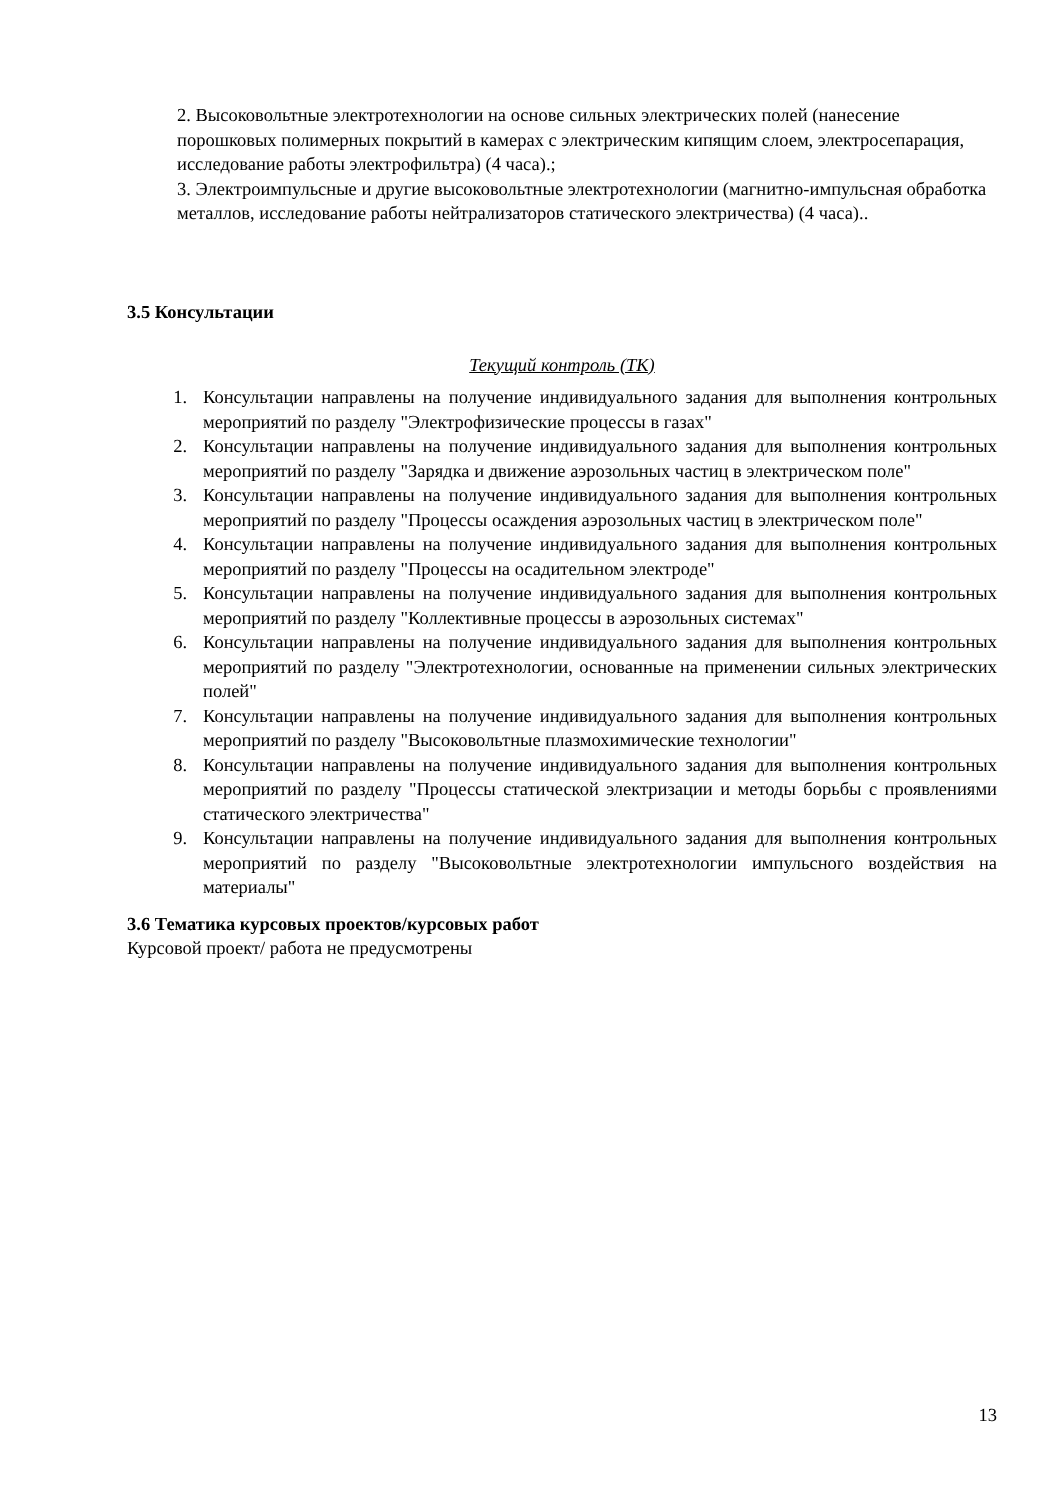2. Высоковольтные электротехнологии на основе сильных электрических полей (нанесение порошковых полимерных покрытий в камерах с электрическим кипящим слоем, электросепарация, исследование работы электрофильтра) (4 часа).;
3. Электроимпульсные и другие высоковольтные электротехнологии (магнитно-импульсная обработка металлов, исследование работы нейтрализаторов статического электричества) (4 часа)..
3.5 Консультации
Текущий контроль (ТК)
1. Консультации направлены на получение индивидуального задания для выполнения контрольных мероприятий по разделу "Электрофизические процессы в газах"
2. Консультации направлены на получение индивидуального задания для выполнения контрольных мероприятий по разделу "Зарядка и движение аэрозольных частиц в электрическом поле"
3. Консультации направлены на получение индивидуального задания для выполнения контрольных мероприятий по разделу "Процессы осаждения аэрозольных частиц в электрическом поле"
4. Консультации направлены на получение индивидуального задания для выполнения контрольных мероприятий по разделу "Процессы на осадительном электроде"
5. Консультации направлены на получение индивидуального задания для выполнения контрольных мероприятий по разделу "Коллективные процессы в аэрозольных системах"
6. Консультации направлены на получение индивидуального задания для выполнения контрольных мероприятий по разделу "Электротехнологии, основанные на применении сильных электрических полей"
7. Консультации направлены на получение индивидуального задания для выполнения контрольных мероприятий по разделу "Высоковольтные плазмохимические технологии"
8. Консультации направлены на получение индивидуального задания для выполнения контрольных мероприятий по разделу "Процессы статической электризации и методы борьбы с проявлениями статического электричества"
9. Консультации направлены на получение индивидуального задания для выполнения контрольных мероприятий по разделу "Высоковольтные электротехнологии импульсного воздействия на материалы"
3.6 Тематика курсовых проектов/курсовых работ
Курсовой проект/ работа не предусмотрены
13